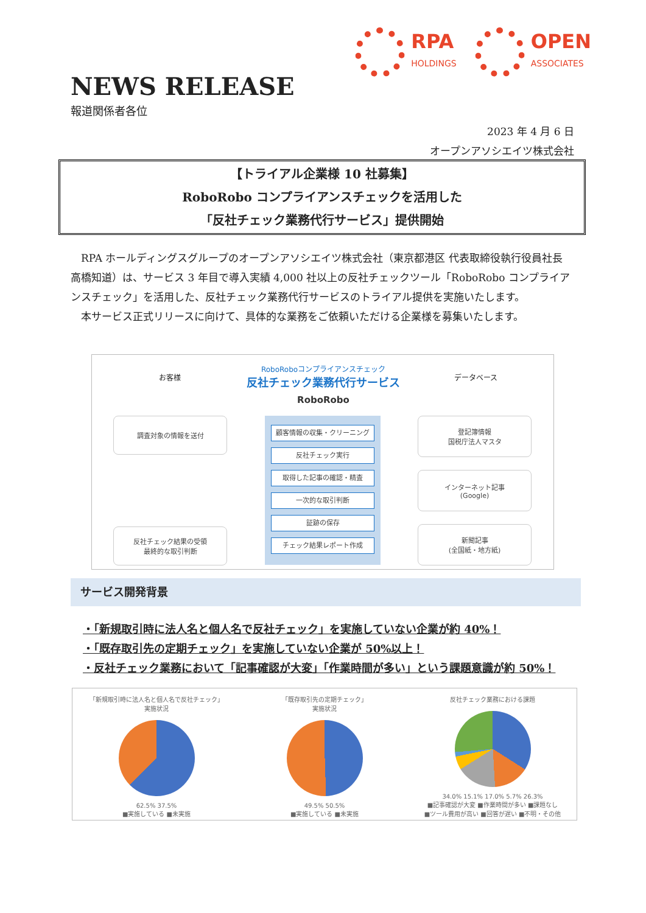RPA
HOLDINGS
OPEN
ASSOCIATES
NEWS RELEASE
報道関係者各位
2023 年 4 月 6 日
オープンアソシエイツ株式会社
【トライアル企業様 10 社募集】
RoboRobo コンプライアンスチェックを活用した
「反社チェック業務代行サービス」提供開始
　RPA ホールディングスグループのオープンアソシエイツ株式会社（東京都港区 代表取締役執行役員社長 高橋知道）は、サービス 3 年目で導入実績 4,000 社以上の反社チェックツール「RoboRobo コンプライアンスチェック」を活用した、反社チェック業務代行サービスのトライアル提供を実施いたします。
　本サービス正式リリースに向けて、具体的な業務をご依頼いただける企業様を募集いたします。
お客様
RoboRoboコンプライアンスチェック
反社チェック業務代行サービス
RoboRobo
データベース
調査対象の情報を送付
反社チェック結果の受領
最終的な取引判断
顧客情報の収集・クリーニング
反社チェック実行
取得した記事の確認・精査
一次的な取引判断
証跡の保存
チェック結果レポート作成
登記簿情報
国税庁法人マスタ
インターネット記事
(Google)
新聞記事
(全国紙・地方紙)
サービス開発背景
・「新規取引時に法人名と個人名で反社チェック」を実施していない企業が約 40%！
・「既存取引先の定期チェック」を実施していない企業が 50%以上！
・反社チェック業務において「記事確認が大変」「作業時間が多い」という課題意識が約 50%！
「新規取引時に法人名と個人名で反社チェック」
実施状況
62.5% 37.5%
■実施している ■未実施
「既存取引先の定期チェック」
実施状況
49.5% 50.5%
■実施している ■未実施
反社チェック業務における課題
34.0% 15.1% 17.0% 5.7% 26.3%
■記事確認が大変 ■作業時間が多い ■課題なし
■ツール費用が高い ■回答が遅い ■不明・その他